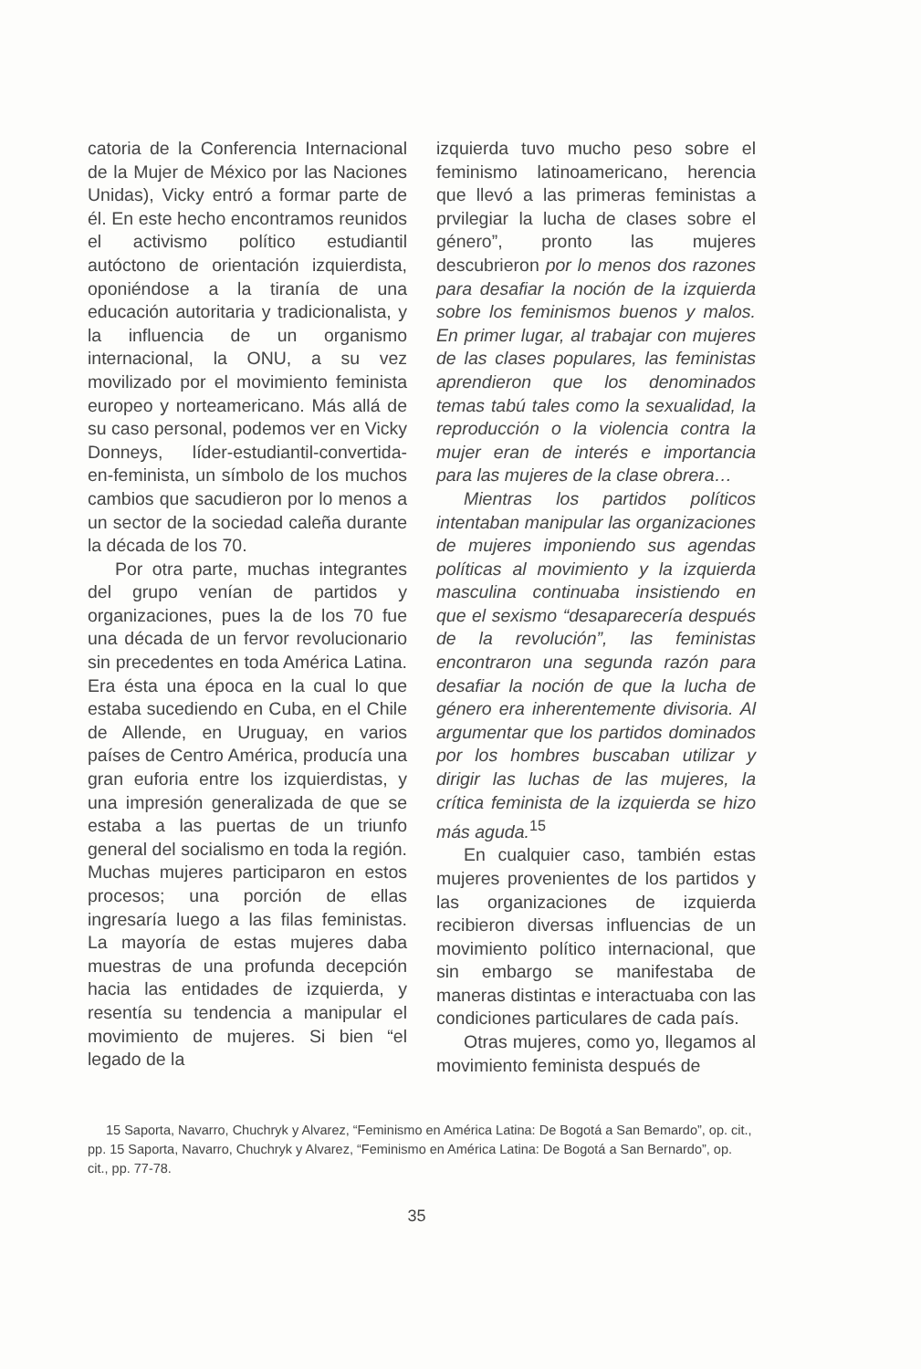catoria de la Conferencia Internacional de la Mujer de México por las Naciones Unidas), Vicky entró a formar parte de él. En este hecho encontramos reunidos el activismo político estudiantil autóctono de orientación izquierdista, oponiéndose a la tiranía de una educación autoritaria y tradicionalista, y la influencia de un organismo internacional, la ONU, a su vez movilizado por el movimiento feminista europeo y norteamericano. Más allá de su caso personal, podemos ver en Vicky Donneys, líder-estudiantil-convertida-en-feminista, un símbolo de los muchos cambios que sacudieron por lo menos a un sector de la sociedad caleña durante la década de los 70.
Por otra parte, muchas integrantes del grupo venían de partidos y organizaciones, pues la de los 70 fue una década de un fervor revolucionario sin precedentes en toda América Latina. Era ésta una época en la cual lo que estaba sucediendo en Cuba, en el Chile de Allende, en Uruguay, en varios países de Centro América, producía una gran euforia entre los izquierdistas, y una impresión generalizada de que se estaba a las puertas de un triunfo general del socialismo en toda la región. Muchas mujeres participaron en estos procesos; una porción de ellas ingresaría luego a las filas feministas. La mayoría de estas mujeres daba muestras de una profunda decepción hacia las entidades de izquierda, y resentía su tendencia a manipular el movimiento de mujeres. Si bien “el legado de la
izquierda tuvo mucho peso sobre el feminismo latinoamericano, herencia que llevó a las primeras feministas a prvilegiar la lucha de clases sobre el género”, pronto las mujeres descubrieron por lo menos dos razones para desafiar la noción de la izquierda sobre los feminismos buenos y malos. En primer lugar, al trabajar con mujeres de las clases populares, las feministas aprendieron que los denominados temas tabú tales como la sexualidad, la reproducción o la violencia contra la mujer eran de interés e importancia para las mujeres de la clase obrera…
Mientras los partidos políticos intentaban manipular las organizaciones de mujeres imponiendo sus agendas políticas al movimiento y la izquierda masculina continuaba insistiendo en que el sexismo “desaparecería después de la revolución”, las feministas encontraron una segunda razón para desafiar la noción de que la lucha de género era inherentemente divisoria. Al argumentar que los partidos dominados por los hombres buscaban utilizar y dirigir las luchas de las mujeres, la crítica feminista de la izquierda se hizo más aguda.<sup>15</sup>
En cualquier caso, también estas mujeres provenientes de los partidos y las organizaciones de izquierda recibieron diversas influencias de un movimiento político internacional, que sin embargo se manifestaba de maneras distintas e interactuaba con las condiciones particulares de cada país.
Otras mujeres, como yo, llegamos al movimiento feminista después de
15 Saporta, Navarro, Chuchryk y Alvarez, “Feminismo en América Latina: De Bogotá a San Bemardo”, op. cit., pp. 15 Saporta, Navarro, Chuchryk y Alvarez, “Feminismo en América Latina: De Bogotá a San Bernardo”, op. cit., pp. 77-78.
35